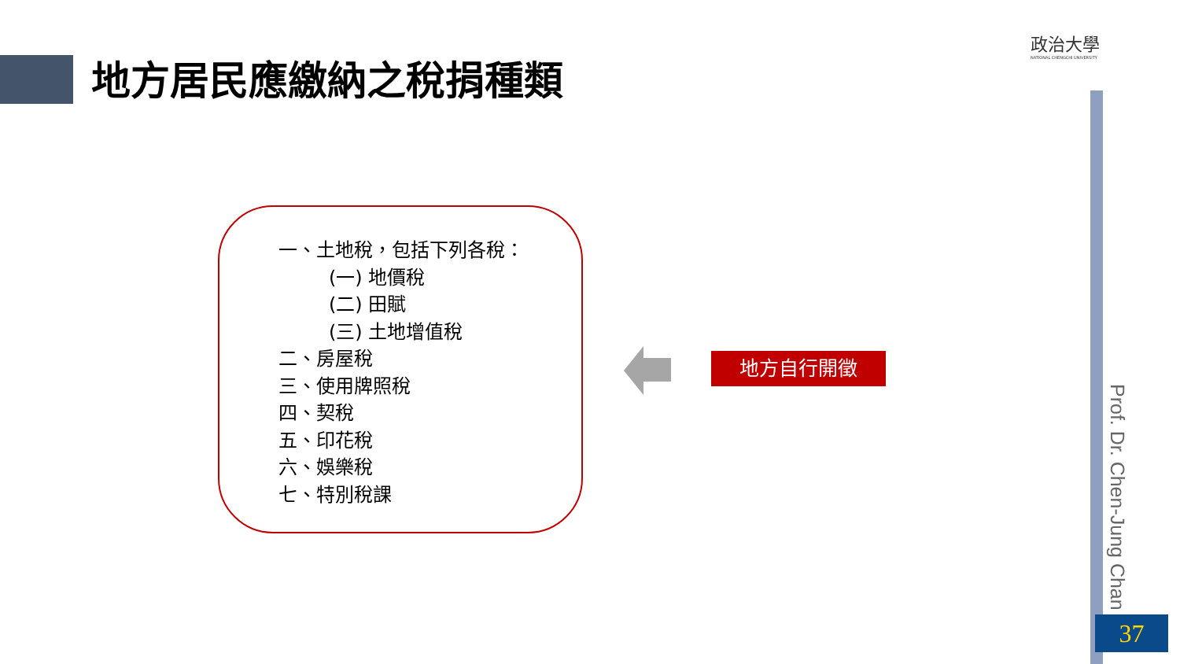地方居民應繳納之稅捐種類
政治大學
NATIONAL CHENGCHI UNIVERSITY
一、土地稅，包括下列各稅：
(一) 地價稅
(二) 田賦
(三) 土地增值稅
二、房屋稅
三、使用牌照稅
四、契稅
五、印花稅
六、娛樂稅
七、特別稅課
地方自行開徵
Prof. Dr. Chen-Jung Chan
37